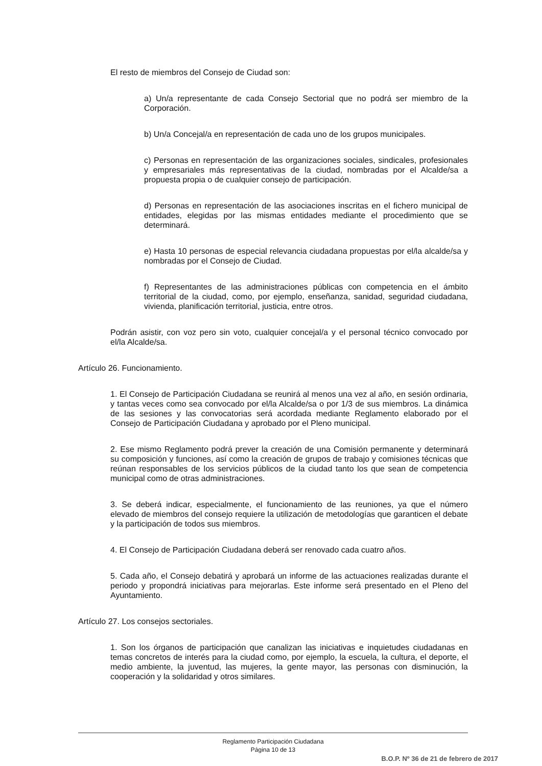El resto de miembros del Consejo de Ciudad son:
a) Un/a representante de cada Consejo Sectorial que no podrá ser miembro de la Corporación.
b) Un/a Concejal/a en representación de cada uno de los grupos municipales.
c) Personas en representación de las organizaciones sociales, sindicales, profesionales y empresariales más representativas de la ciudad, nombradas por el Alcalde/sa a propuesta propia o de cualquier consejo de participación.
d) Personas en representación de las asociaciones inscritas en el fichero municipal de entidades, elegidas por las mismas entidades mediante el procedimiento que se determinará.
e) Hasta 10 personas de especial relevancia ciudadana propuestas por el/la alcalde/sa y nombradas por el Consejo de Ciudad.
f) Representantes de las administraciones públicas con competencia en el ámbito territorial de la ciudad, como, por ejemplo, enseñanza, sanidad, seguridad ciudadana, vivienda, planificación territorial, justicia, entre otros.
Podrán asistir, con voz pero sin voto, cualquier concejal/a y el personal técnico convocado por el/la Alcalde/sa.
Artículo 26. Funcionamiento.
1. El Consejo de Participación Ciudadana se reunirá al menos una vez al año, en sesión ordinaria, y tantas veces como sea convocado por el/la Alcalde/sa o por 1/3 de sus miembros. La dinámica de las sesiones y las convocatorias será acordada mediante Reglamento elaborado por el Consejo de Participación Ciudadana y aprobado por el Pleno municipal.
2. Ese mismo Reglamento podrá prever la creación de una Comisión permanente y determinará su composición y funciones, así como la creación de grupos de trabajo y comisiones técnicas que reúnan responsables de los servicios públicos de la ciudad tanto los que sean de competencia municipal como de otras administraciones.
3. Se deberá indicar, especialmente, el funcionamiento de las reuniones, ya que el número elevado de miembros del consejo requiere la utilización de metodologías que garanticen el debate y la participación de todos sus miembros.
4. El Consejo de Participación Ciudadana deberá ser renovado cada cuatro años.
5. Cada año, el Consejo debatirá y aprobará un informe de las actuaciones realizadas durante el periodo y propondrá iniciativas para mejorarlas. Este informe será presentado en el Pleno del Ayuntamiento.
Artículo 27. Los consejos sectoriales.
1. Son los órganos de participación que canalizan las iniciativas e inquietudes ciudadanas en temas concretos de interés para la ciudad como, por ejemplo, la escuela, la cultura, el deporte, el medio ambiente, la juventud, las mujeres, la gente mayor, las personas con disminución, la cooperación y la solidaridad y otros similares.
Reglamento Participación Ciudadana
Página 10 de 13
B.O.P. Nº 36 de 21 de febrero de 2017